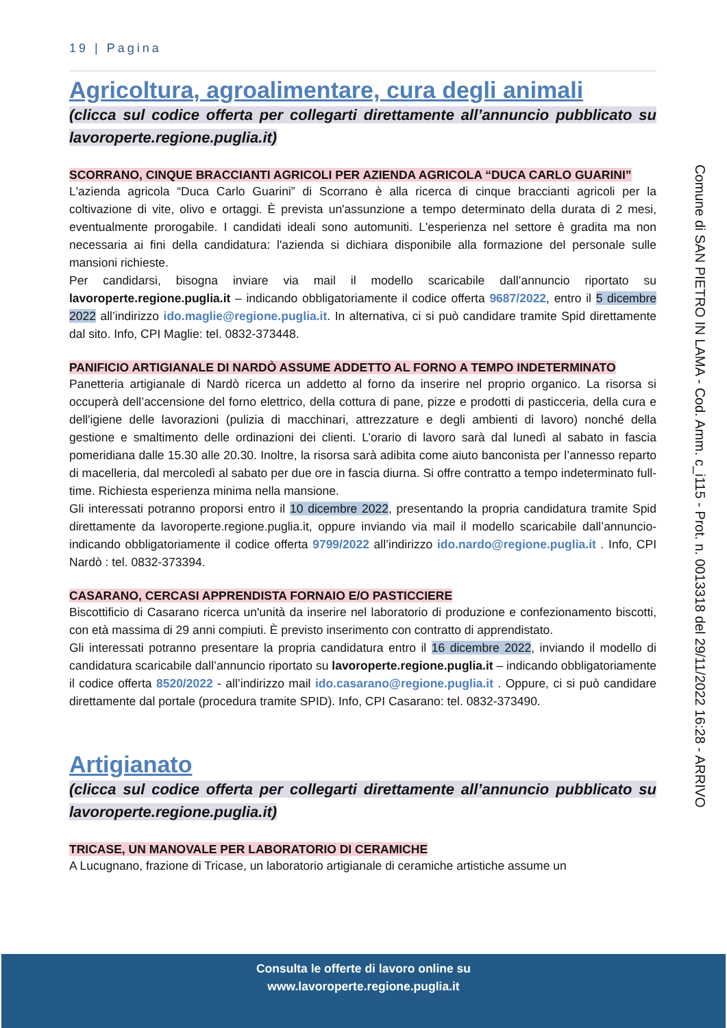19 | Pagina
Agricoltura, agroalimentare, cura degli animali
(clicca sul codice offerta per collegarti direttamente all’annuncio pubblicato su lavoroperte.regione.puglia.it)
SCORRANO, CINQUE BRACCIANTI AGRICOLI PER AZIENDA AGRICOLA “DUCA CARLO GUARINI”
L'azienda agricola “Duca Carlo Guarini” di Scorrano è alla ricerca di cinque braccianti agricoli per la coltivazione di vite, olivo e ortaggi. È prevista un'assunzione a tempo determinato della durata di 2 mesi, eventualmente prorogabile. I candidati ideali sono automuniti. L'esperienza nel settore è gradita ma non necessaria ai fini della candidatura: l'azienda si dichiara disponibile alla formazione del personale sulle mansioni richieste.
Per candidarsi, bisogna inviare via mail il modello scaricabile dall’annuncio riportato su lavoroperte.regione.puglia.it – indicando obbligatoriamente il codice offerta 9687/2022, entro il 5 dicembre 2022 all’indirizzo ido.maglie@regione.puglia.it. In alternativa, ci si può candidare tramite Spid direttamente dal sito. Info, CPI Maglie: tel. 0832-373448.
PANIFICIO ARTIGIANALE DI NARDÒ ASSUME ADDETTO AL FORNO A TEMPO INDETERMINATO
Panetteria artigianale di Nardò ricerca un addetto al forno da inserire nel proprio organico. La risorsa si occuperà dell’accensione del forno elettrico, della cottura di pane, pizze e prodotti di pasticceria, della cura e dell'igiene delle lavorazioni (pulizia di macchinari, attrezzature e degli ambienti di lavoro) nonché della gestione e smaltimento delle ordinazioni dei clienti. L’orario di lavoro sarà dal lunedì al sabato in fascia pomeridiana dalle 15.30 alle 20.30. Inoltre, la risorsa sarà adibita come aiuto banconista per l’annesso reparto di macelleria, dal mercoledì al sabato per due ore in fascia diurna. Si offre contratto a tempo indeterminato full-time. Richiesta esperienza minima nella mansione.
Gli interessati potranno proporsi entro il 10 dicembre 2022, presentando la propria candidatura tramite Spid direttamente da lavoroperte.regione.puglia.it, oppure inviando via mail il modello scaricabile dall’annuncio- indicando obbligatoriamente il codice offerta 9799/2022 all’indirizzo ido.nardo@regione.puglia.it . Info, CPI Nardò : tel. 0832-373394.
CASARANO, CERCASI APPRENDISTA FORNAIO E/O PASTICCIERE
Biscottificio di Casarano ricerca un'unità da inserire nel laboratorio di produzione e confezionamento biscotti, con età massima di 29 anni compiuti. È previsto inserimento con contratto di apprendistato.
Gli interessati potranno presentare la propria candidatura entro il 16 dicembre 2022, inviando il modello di candidatura scaricabile dall’annuncio riportato su lavoroperte.regione.puglia.it – indicando obbligatoriamente il codice offerta 8520/2022 - all’indirizzo mail ido.casarano@regione.puglia.it . Oppure, ci si può candidare direttamente dal portale (procedura tramite SPID). Info, CPI Casarano: tel. 0832-373490.
Artigianato
(clicca sul codice offerta per collegarti direttamente all’annuncio pubblicato su lavoroperte.regione.puglia.it)
TRICASE, UN MANOVALE PER LABORATORIO DI CERAMICHE
A Lucugnano, frazione di Tricase, un laboratorio artigianale di ceramiche artistiche assume un
Comune di SAN PIETRO IN LAMA - Cod. Amm. c_i115 - Prot. n. 0013318 del 29/11/2022 16:28 - ARRIVO
Consulta le offerte di lavoro online su
www.lavoroperte.regione.puglia.it